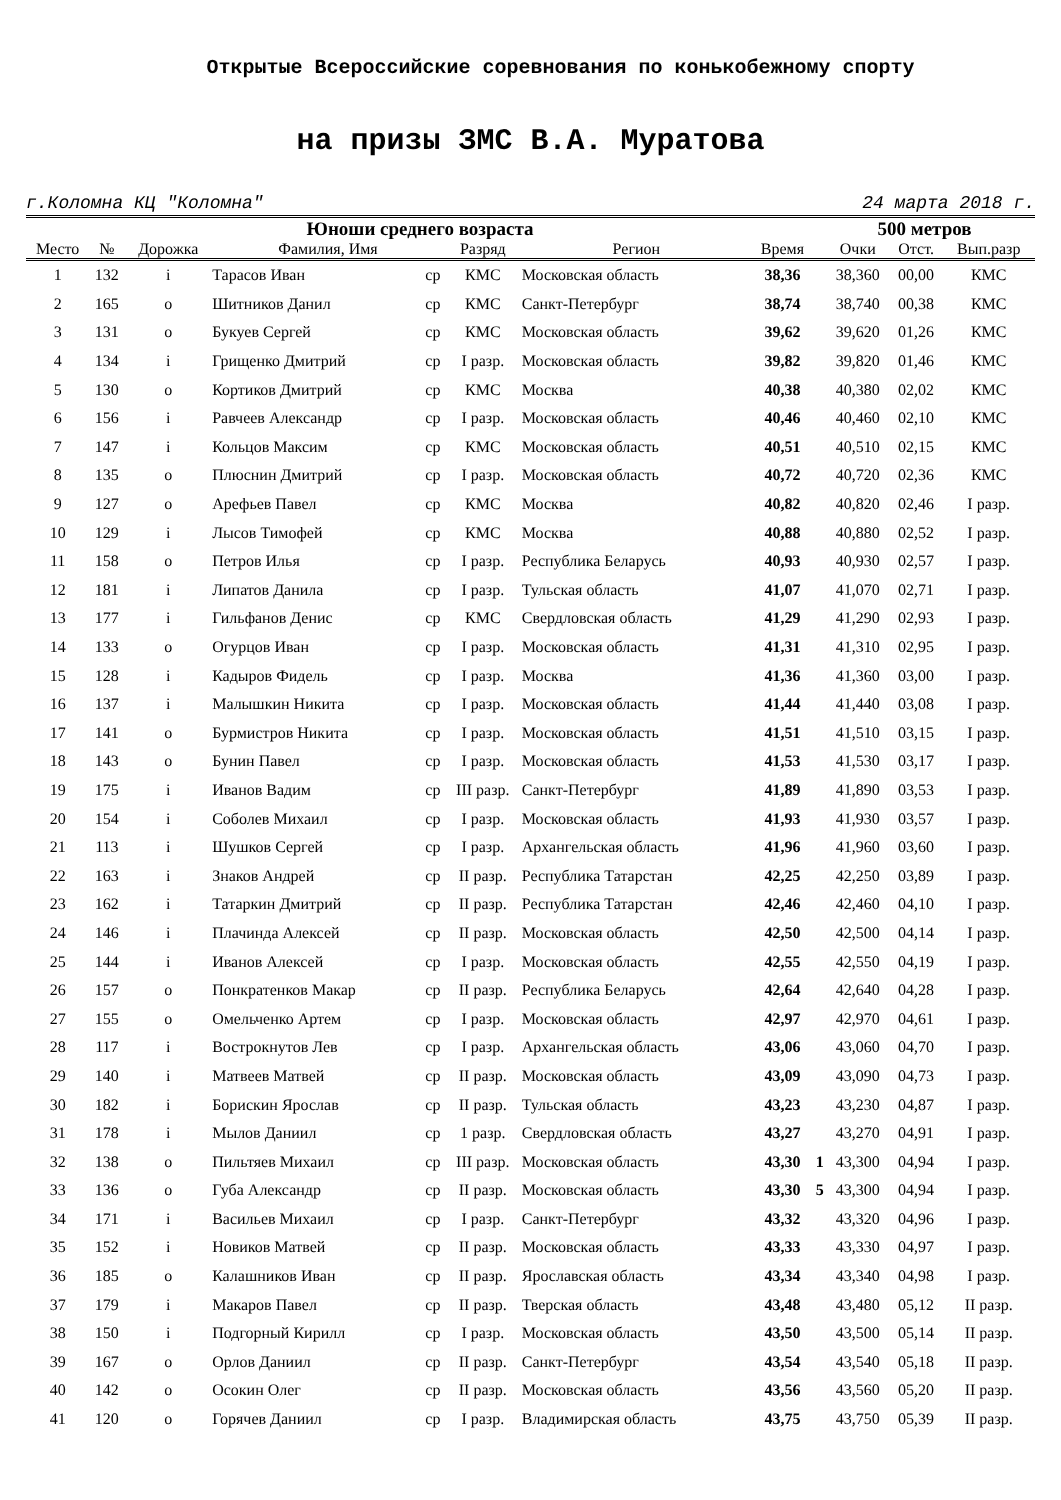Открытые Всероссийские соревнования по конькобежному спорту
на призы ЗМС В.А. Муратова
г.Коломна КЦ "Коломна" 24 марта 2018 г.
| Юноши среднего возраста | | | | | | | | 500 метров | | | |
| --- | --- | --- | --- | --- | --- | --- | --- | --- | --- | --- | --- |
| Место | № | Дорожка | Фамилия, Имя | | Разряд | Регион | Время | | Очки | Отст. | Вып.разр |
| 1 | 132 | i | Тарасов Иван | ср | КМС | Московская область | 38,36 | | 38,360 | 00,00 | КМС |
| 2 | 165 | o | Шитников Данил | ср | КМС | Санкт-Петербург | 38,74 | | 38,740 | 00,38 | КМС |
| 3 | 131 | o | Букуев Сергей | ср | КМС | Московская область | 39,62 | | 39,620 | 01,26 | КМС |
| 4 | 134 | i | Грищенко Дмитрий | ср | I разр. | Московская область | 39,82 | | 39,820 | 01,46 | КМС |
| 5 | 130 | o | Кортиков Дмитрий | ср | КМС | Москва | 40,38 | | 40,380 | 02,02 | КМС |
| 6 | 156 | i | Равчеев Александр | ср | I разр. | Московская область | 40,46 | | 40,460 | 02,10 | КМС |
| 7 | 147 | i | Кольцов Максим | ср | КМС | Московская область | 40,51 | | 40,510 | 02,15 | КМС |
| 8 | 135 | o | Плюснин Дмитрий | ср | I разр. | Московская область | 40,72 | | 40,720 | 02,36 | КМС |
| 9 | 127 | o | Арефьев Павел | ср | КМС | Москва | 40,82 | | 40,820 | 02,46 | I разр. |
| 10 | 129 | i | Лысов Тимофей | ср | КМС | Москва | 40,88 | | 40,880 | 02,52 | I разр. |
| 11 | 158 | o | Петров Илья | ср | I разр. | Республика Беларусь | 40,93 | | 40,930 | 02,57 | I разр. |
| 12 | 181 | i | Липатов Данила | ср | I разр. | Тульская область | 41,07 | | 41,070 | 02,71 | I разр. |
| 13 | 177 | i | Гильфанов Денис | ср | КМС | Свердловская область | 41,29 | | 41,290 | 02,93 | I разр. |
| 14 | 133 | o | Огурцов Иван | ср | I разр. | Московская область | 41,31 | | 41,310 | 02,95 | I разр. |
| 15 | 128 | i | Кадыров Фидель | ср | I разр. | Москва | 41,36 | | 41,360 | 03,00 | I разр. |
| 16 | 137 | i | Малышкин Никита | ср | I разр. | Московская область | 41,44 | | 41,440 | 03,08 | I разр. |
| 17 | 141 | o | Бурмистров Никита | ср | I разр. | Московская область | 41,51 | | 41,510 | 03,15 | I разр. |
| 18 | 143 | o | Бунин Павел | ср | I разр. | Московская область | 41,53 | | 41,530 | 03,17 | I разр. |
| 19 | 175 | i | Иванов Вадим | ср | III разр. | Санкт-Петербург | 41,89 | | 41,890 | 03,53 | I разр. |
| 20 | 154 | i | Соболев Михаил | ср | I разр. | Московская область | 41,93 | | 41,930 | 03,57 | I разр. |
| 21 | 113 | i | Шушков Сергей | ср | I разр. | Архангельская область | 41,96 | | 41,960 | 03,60 | I разр. |
| 22 | 163 | i | Знаков Андрей | ср | II разр. | Республика Татарстан | 42,25 | | 42,250 | 03,89 | I разр. |
| 23 | 162 | i | Татаркин Дмитрий | ср | II разр. | Республика Татарстан | 42,46 | | 42,460 | 04,10 | I разр. |
| 24 | 146 | i | Плачинда Алексей | ср | II разр. | Московская область | 42,50 | | 42,500 | 04,14 | I разр. |
| 25 | 144 | i | Иванов Алексей | ср | I разр. | Московская область | 42,55 | | 42,550 | 04,19 | I разр. |
| 26 | 157 | o | Понкратенков Макар | ср | II разр. | Республика Беларусь | 42,64 | | 42,640 | 04,28 | I разр. |
| 27 | 155 | o | Омельченко Артем | ср | I разр. | Московская область | 42,97 | | 42,970 | 04,61 | I разр. |
| 28 | 117 | i | Вострокнутов Лев | ср | I разр. | Архангельская область | 43,06 | | 43,060 | 04,70 | I разр. |
| 29 | 140 | i | Матвеев Матвей | ср | II разр. | Московская область | 43,09 | | 43,090 | 04,73 | I разр. |
| 30 | 182 | i | Борискин Ярослав | ср | II разр. | Тульская область | 43,23 | | 43,230 | 04,87 | I разр. |
| 31 | 178 | i | Мылов Даниил | ср | 1 разр. | Свердловская область | 43,27 | | 43,270 | 04,91 | I разр. |
| 32 | 138 | o | Пильтяев Михаил | ср | III разр. | Московская область | 43,30 | 1 | 43,300 | 04,94 | I разр. |
| 33 | 136 | o | Губа Александр | ср | II разр. | Московская область | 43,30 | 5 | 43,300 | 04,94 | I разр. |
| 34 | 171 | i | Васильев Михаил | ср | I разр. | Санкт-Петербург | 43,32 | | 43,320 | 04,96 | I разр. |
| 35 | 152 | i | Новиков Матвей | ср | II разр. | Московская область | 43,33 | | 43,330 | 04,97 | I разр. |
| 36 | 185 | o | Калашников Иван | ср | II разр. | Ярославская область | 43,34 | | 43,340 | 04,98 | I разр. |
| 37 | 179 | i | Макаров Павел | ср | II разр. | Тверская область | 43,48 | | 43,480 | 05,12 | II разр. |
| 38 | 150 | i | Подгорный Кирилл | ср | I разр. | Московская область | 43,50 | | 43,500 | 05,14 | II разр. |
| 39 | 167 | o | Орлов Даниил | ср | II разр. | Санкт-Петербург | 43,54 | | 43,540 | 05,18 | II разр. |
| 40 | 142 | o | Осокин Олег | ср | II разр. | Московская область | 43,56 | | 43,560 | 05,20 | II разр. |
| 41 | 120 | o | Горячев Даниил | ср | I разр. | Владимирская область | 43,75 | | 43,750 | 05,39 | II разр. |